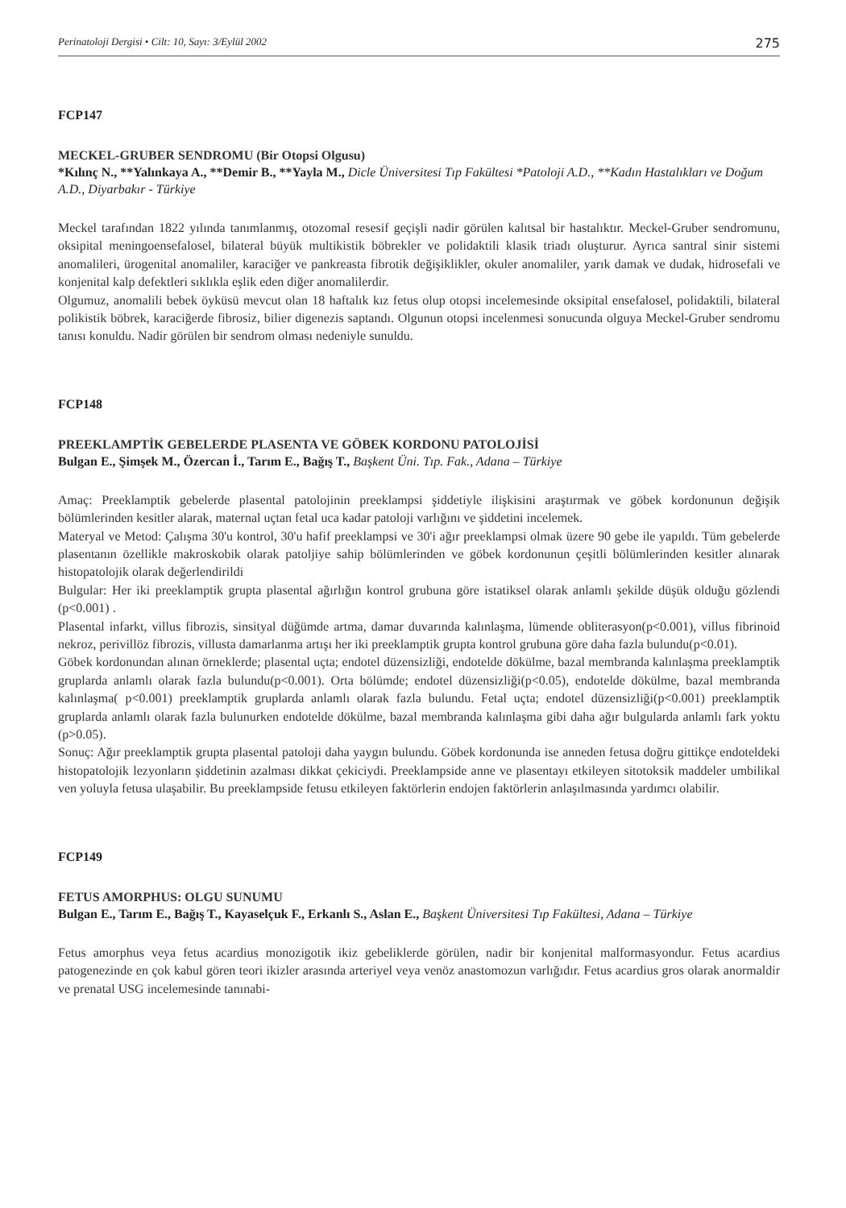Perinatoloji Dergisi • Cilt: 10, Sayı: 3/Eylül 2002 275
FCP147
MECKEL-GRUBER SENDROMU (Bir Otopsi Olgusu)
*Kılınç N., **Yalınkaya A., **Demir B., **Yayla M., Dicle Üniversitesi Tıp Fakültesi *Patoloji A.D., **Kadın Hastalıkları ve Doğum A.D., Diyarbakır - Türkiye
Meckel tarafından 1822 yılında tanımlanmış, otozomal resesif geçişli nadir görülen kalıtsal bir hastalıktır. Meckel-Gruber sendromunu, oksipital meningoensefalosel, bilateral büyük multikistik böbrekler ve polidaktili klasik triadı oluşturur. Ayrıca santral sinir sistemi anomalileri, ürogenital anomaliler, karaciğer ve pankreasta fibrotik değişiklikler, okuler anomaliler, yarık damak ve dudak, hidrosefali ve konjenital kalp defektleri sıklıkla eşlik eden diğer anomalilerdir.
Olgumuz, anomalili bebek öyküsü mevcut olan 18 haftalık kız fetus olup otopsi incelemesinde oksipital ensefalosel, polidaktili, bilateral polikistik böbrek, karaciğerde fibrosiz, bilier digenezis saptandı. Olgunun otopsi incelenmesi sonucunda olguya Meckel-Gruber sendromu tanısı konuldu. Nadir görülen bir sendrom olması nedeniyle sunuldu.
FCP148
PREEKLAMPTİK GEBELERDE PLASENTA VE GÖBEK KORDONU PATOLOJİSİ
Bulgan E., Şimşek M., Özercan İ., Tarım E., Bağış T., Başkent Üni. Tıp. Fak., Adana – Türkiye
Amaç: Preeklamptik gebelerde plasental patolojinin preeklampsi şiddetiyle ilişkisini araştırmak ve göbek kordonunun değişik bölümlerinden kesitler alarak, maternal uçtan fetal uca kadar patoloji varlığını ve şiddetini incelemek.
Materyal ve Metod: Çalışma 30'u kontrol, 30'u hafif preeklampsi ve 30'i ağır preeklampsi olmak üzere 90 gebe ile yapıldı. Tüm gebelerde plasentanın özellikle makroskobik olarak patoljiye sahip bölümlerinden ve göbek kordonunun çeşitli bölümlerinden kesitler alınarak histopatolojik olarak değerlendirildi
Bulgular: Her iki preeklamptik grupta plasental ağırlığın kontrol grubuna göre istatiksel olarak anlamlı şekilde düşük olduğu gözlendi (p<0.001) .
Plasental infarkt, villus fibrozis, sinsityal düğümde artma, damar duvarında kalınlaşma, lümende obliterasyon(p<0.001), villus fibrinoid nekroz, perivillöz fibrozis, villusta damarlanma artışı her iki preeklamptik grupta kontrol grubuna göre daha fazla bulundu(p<0.01).
Göbek kordonundan alınan örneklerde; plasental uçta; endotel düzensizliği, endotelde dökülme, bazal membranda kalınlaşma preeklamptik gruplarda anlamlı olarak fazla bulundu(p<0.001). Orta bölümde; endotel düzensizliği(p<0.05), endotelde dökülme, bazal membranda kalınlaşma( p<0.001) preeklamptik gruplarda anlamlı olarak fazla bulundu. Fetal uçta; endotel düzensizliği(p<0.001) preeklamptik gruplarda anlamlı olarak fazla bulunurken endotelde dökülme, bazal membranda kalınlaşma gibi daha ağır bulgularda anlamlı fark yoktu (p>0.05).
Sonuç: Ağır preeklamptik grupta plasental patoloji daha yaygın bulundu. Göbek kordonunda ise anneden fetusa doğru gittikçe endoteldeki histopatolojik lezyonların şiddetinin azalması dikkat çekiciydi. Preeklampside anne ve plasentayı etkileyen sitotoksik maddeler umbilikal ven yoluyla fetusa ulaşabilir. Bu preeklampside fetusu etkileyen faktörlerin endojen faktörlerin anlaşılmasında yardımcı olabilir.
FCP149
FETUS AMORPHUS: OLGU SUNUMU
Bulgan E., Tarım E., Bağış T., Kayaselçuk F., Erkanlı S., Aslan E., Başkent Üniversitesi Tıp Fakültesi, Adana – Türkiye
Fetus amorphus veya fetus acardius monozigotik ikiz gebeliklerde görülen, nadir bir konjenital malformasyondur. Fetus acardius patogenezinde en çok kabul gören teori ikizler arasında arteriyel veya venöz anastomozun varlığıdır. Fetus acardius gros olarak anormaldir ve prenatal USG incelemesinde tanınabi-